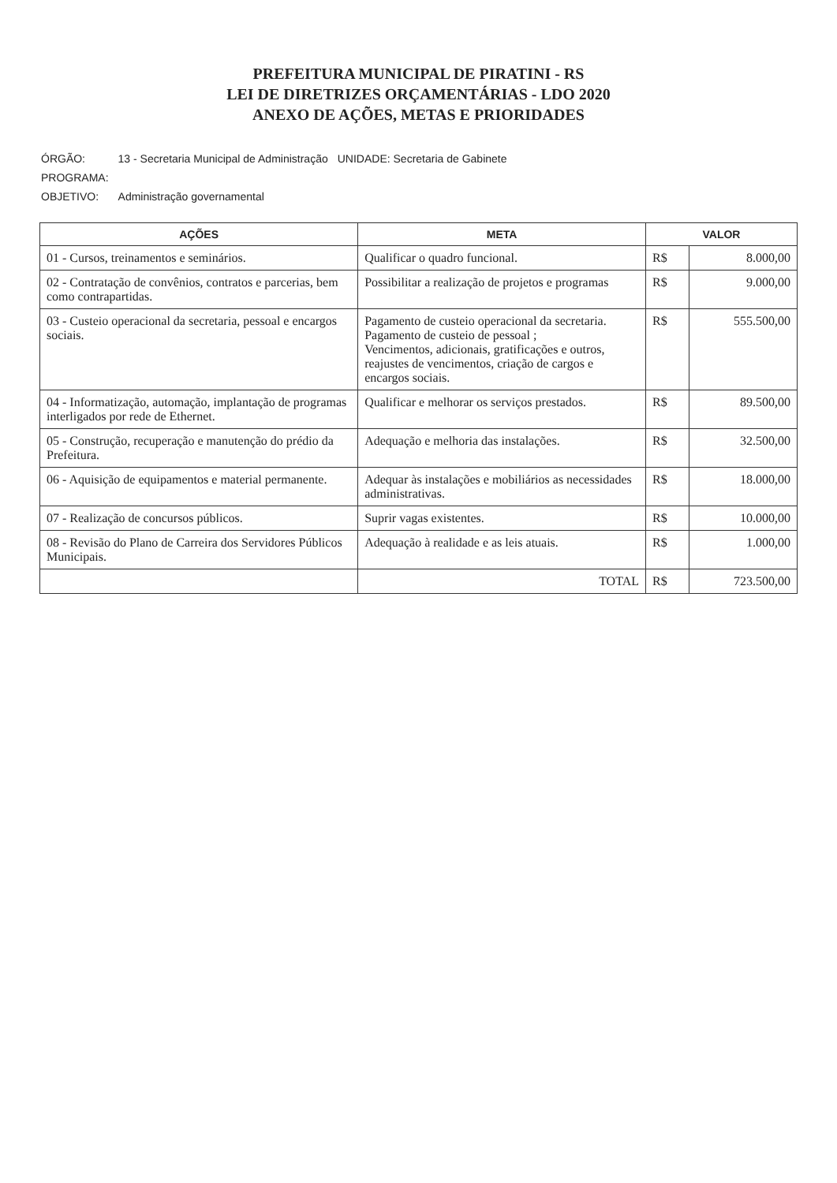PREFEITURA MUNICIPAL DE PIRATINI - RS
LEI DE DIRETRIZES ORÇAMENTÁRIAS - LDO 2020
ANEXO DE AÇÕES, METAS E PRIORIDADES
| ÓRGÃO: | 13 - Secretaria Municipal de Administração | UNIDADE: Secretaria de Gabinete |
| PROGRAMA: | | |
| OBJETIVO: | Administração governamental | |
| AÇÕES | META | VALOR | |
| --- | --- | --- | --- |
| 01 - Cursos, treinamentos e seminários. | Qualificar o quadro funcional. | R$ | 8.000,00 |
| 02 - Contratação de convênios, contratos e parcerias, bem como contrapartidas. | Possibilitar a realização de projetos e programas | R$ | 9.000,00 |
| 03 - Custeio operacional da secretaria, pessoal e encargos sociais. | Pagamento de custeio operacional da secretaria. Pagamento de custeio de pessoal ; Vencimentos, adicionais, gratificações e outros, reajustes de vencimentos, criação de cargos e encargos sociais. | R$ | 555.500,00 |
| 04 - Informatização, automação, implantação de programas interligados por rede de Ethernet. | Qualificar e melhorar os serviços prestados. | R$ | 89.500,00 |
| 05 - Construção, recuperação e manutenção do prédio da Prefeitura. | Adequação e melhoria das instalações. | R$ | 32.500,00 |
| 06 - Aquisição de equipamentos e material permanente. | Adequar às instalações e mobiliários as necessidades administrativas. | R$ | 18.000,00 |
| 07 - Realização de concursos públicos. | Suprir vagas existentes. | R$ | 10.000,00 |
| 08 - Revisão do Plano de Carreira dos Servidores Públicos Municipais. | Adequação à realidade e as leis atuais. | R$ | 1.000,00 |
| | TOTAL | R$ | 723.500,00 |